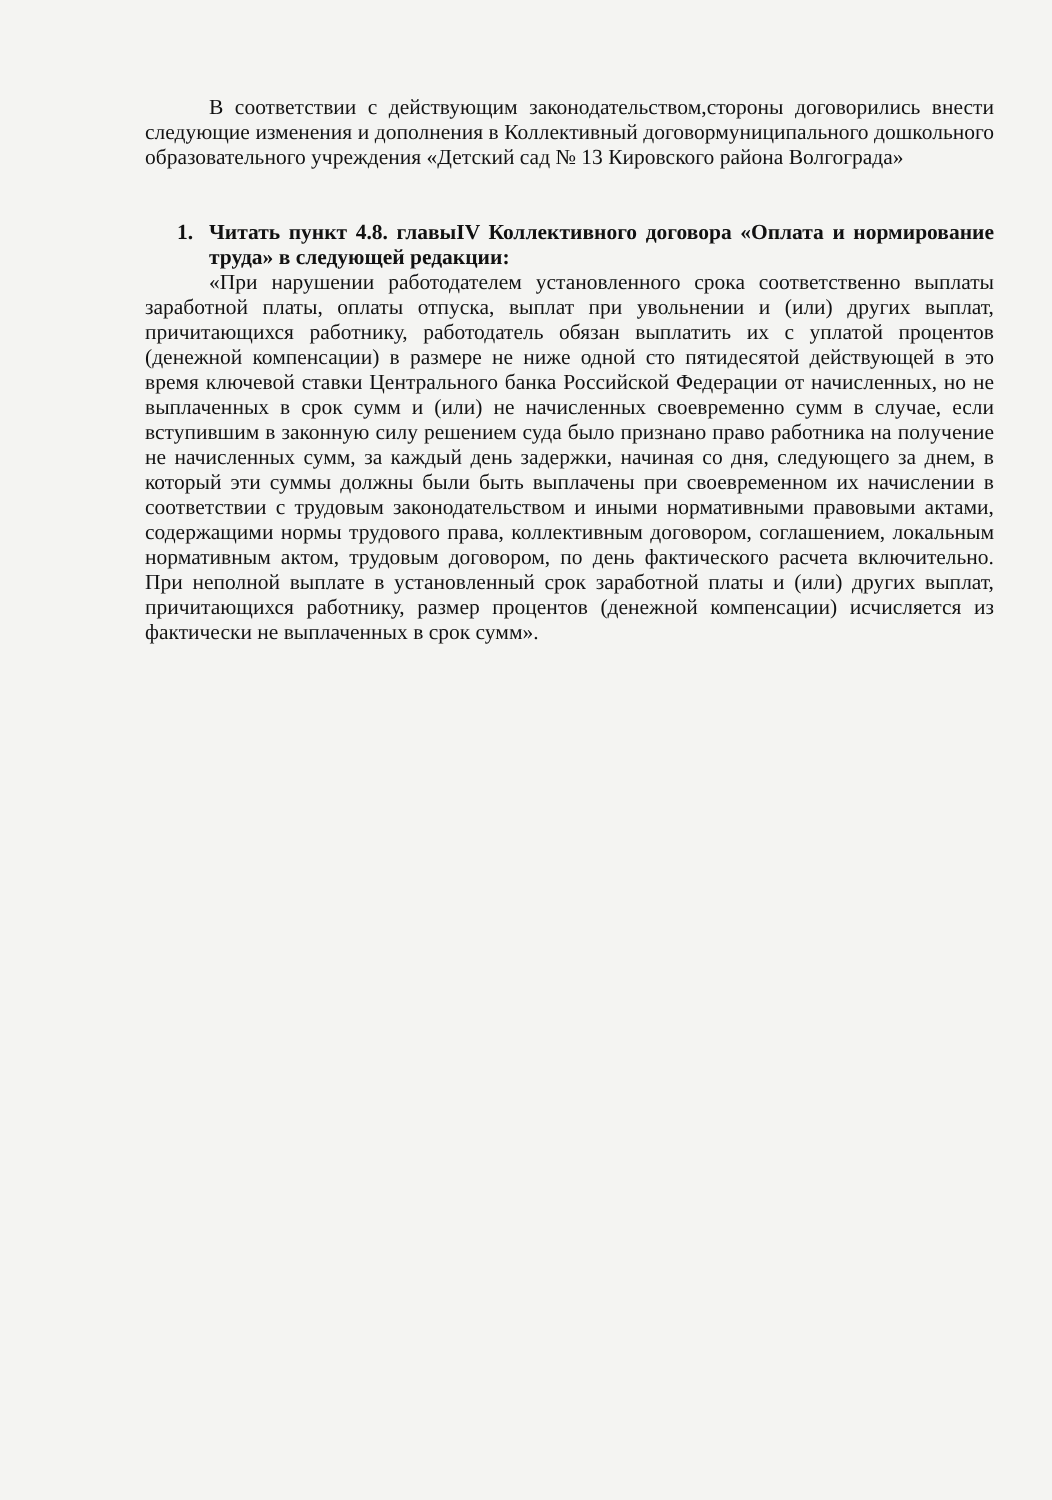В соответствии с действующим законодательством,стороны договорились внести следующие изменения и дополнения в Коллективный договормуниципального дошкольного образовательного учреждения «Детский сад № 13 Кировского района Волгограда»
1. Читать пункт 4.8. главыIV Коллективного договора «Оплата и нормирование труда» в следующей редакции:
«При нарушении работодателем установленного срока соответственно выплаты заработной платы, оплаты отпуска, выплат при увольнении и (или) других выплат, причитающихся работнику, работодатель обязан выплатить их с уплатой процентов (денежной компенсации) в размере не ниже одной сто пятидесятой действующей в это время ключевой ставки Центрального банка Российской Федерации от начисленных, но не выплаченных в срок сумм и (или) не начисленных своевременно сумм в случае, если вступившим в законную силу решением суда было признано право работника на получение не начисленных сумм, за каждый день задержки, начиная со дня, следующего за днем, в который эти суммы должны были быть выплачены при своевременном их начислении в соответствии с трудовым законодательством и иными нормативными правовыми актами, содержащими нормы трудового права, коллективным договором, соглашением, локальным нормативным актом, трудовым договором, по день фактического расчета включительно. При неполной выплате в установленный срок заработной платы и (или) других выплат, причитающихся работнику, размер процентов (денежной компенсации) исчисляется из фактически не выплаченных в срок сумм».